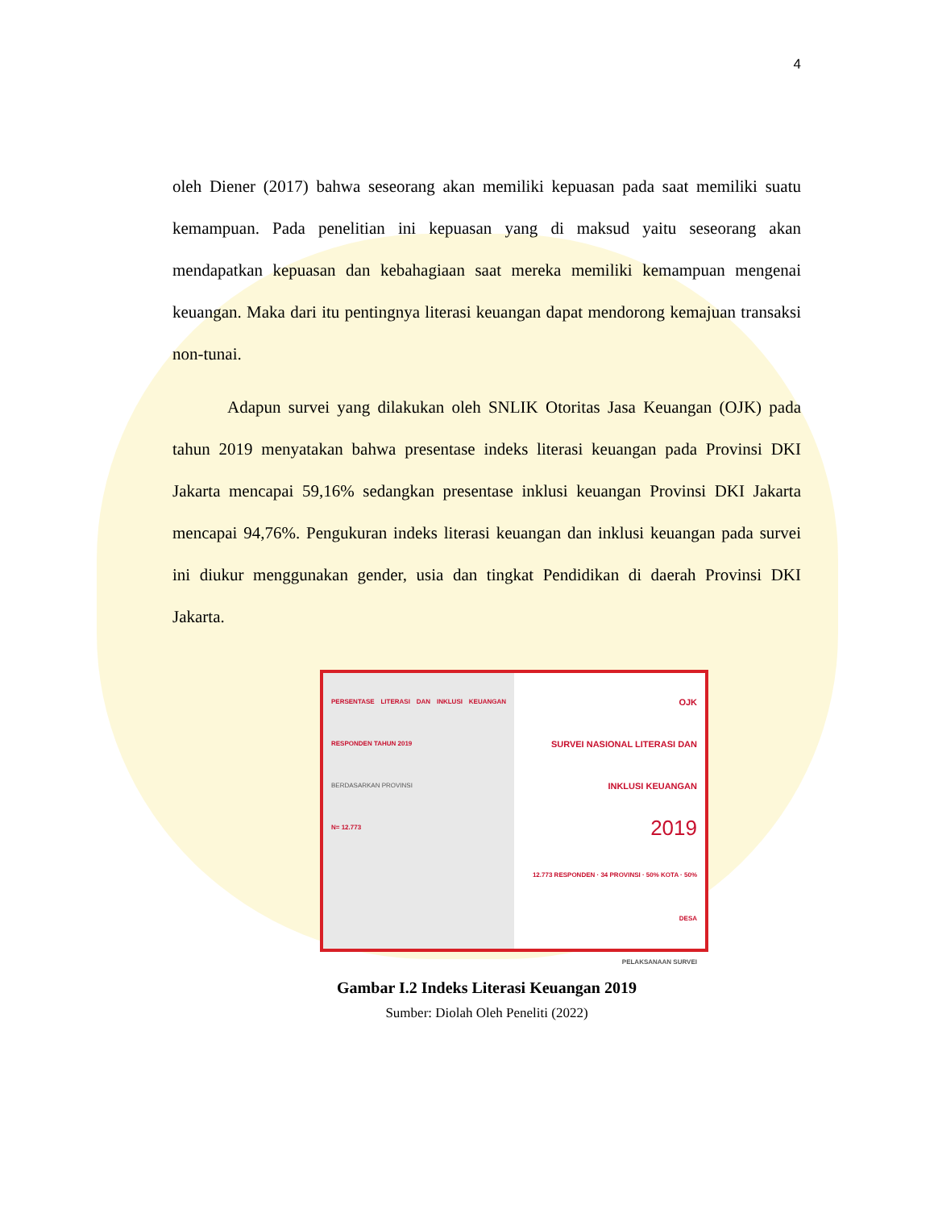4
oleh Diener (2017) bahwa seseorang akan memiliki kepuasan pada saat memiliki suatu kemampuan. Pada penelitian ini kepuasan yang di maksud yaitu seseorang akan mendapatkan kepuasan dan kebahagiaan saat mereka memiliki kemampuan mengenai keuangan. Maka dari itu pentingnya literasi keuangan dapat mendorong kemajuan transaksi non-tunai.
Adapun survei yang dilakukan oleh SNLIK Otoritas Jasa Keuangan (OJK) pada tahun 2019 menyatakan bahwa presentase indeks literasi keuangan pada Provinsi DKI Jakarta mencapai 59,16% sedangkan presentase inklusi keuangan Provinsi DKI Jakarta mencapai 94,76%. Pengukuran indeks literasi keuangan dan inklusi keuangan pada survei ini diukur menggunakan gender, usia dan tingkat Pendidikan di daerah Provinsi DKI Jakarta.
PERSENTASE LITERASI DAN INKLUSI KEUANGAN RESPONDEN TAHUN 2019
BERDASARKAN PROVINSI
N= 12.773
OJK
SURVEI NASIONAL LITERASI DAN INKLUSI KEUANGAN
2019
12.773 RESPONDEN · 34 PROVINSI · 50% KOTA · 50% DESA
PELAKSANAAN SURVEI
Gambar I.2 Indeks Literasi Keuangan 2019
Sumber: Diolah Oleh Peneliti (2022)